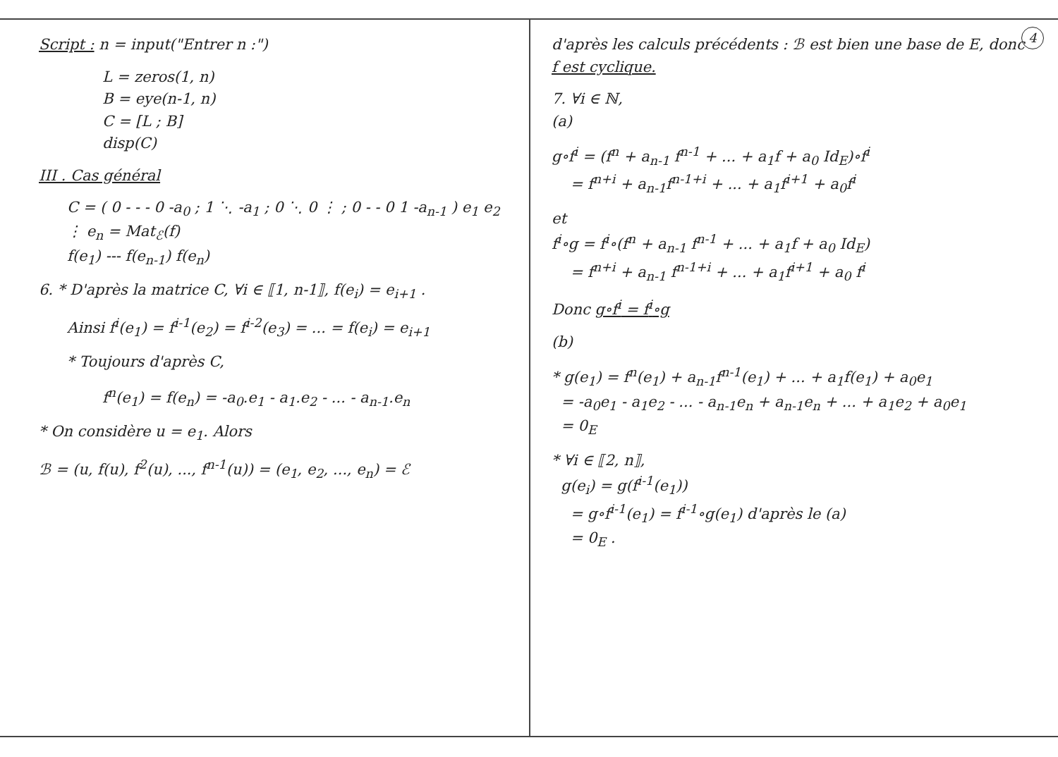Script : n = input("Entrer n :")
L = zeros(1, n)
B = eye(n-1, n)
C = [L ; B]
disp(C)
III . Cas général
C = ( 0 - - - 0 -a<sub>0</sub> ; 1 ⋱ -a<sub>1</sub> ; 0 ⋱ 0 ⋮ ; 0 - - 0 1 -a<sub>n-1</sub> ) e<sub>1</sub> e<sub>2</sub> ⋮ e<sub>n</sub> = Mat<sub>ℰ</sub>(f)
f(e<sub>1</sub>) --- f(e<sub>n-1</sub>) f(e<sub>n</sub>)
6. * D'après la matrice C, ∀i ∈ ⟦1, n-1⟧, f(e<sub>i</sub>) = e<sub>i+1</sub> .
Ainsi f<sup>i</sup>(e<sub>1</sub>) = f<sup>i-1</sup>(e<sub>2</sub>) = f<sup>i-2</sup>(e<sub>3</sub>) = ... = f(e<sub>i</sub>) = e<sub>i+1</sub>
* Toujours d'après C,
f<sup>n</sup>(e<sub>1</sub>) = f(e<sub>n</sub>) = -a<sub>0</sub>.e<sub>1</sub> - a<sub>1</sub>.e<sub>2</sub> - ... - a<sub>n-1</sub>.e<sub>n</sub>
* On considère u = e<sub>1</sub>. Alors
ℬ = (u, f(u), f<sup>2</sup>(u), ..., f<sup>n-1</sup>(u)) = (e<sub>1</sub>, e<sub>2</sub>, ..., e<sub>n</sub>) = ℰ
4
d'après les calculs précédents : ℬ est bien une base de E, donc f est cyclique.
7. ∀i ∈ ℕ,
(a)
g∘f<sup>i</sup> = (f<sup>n</sup> + a<sub>n-1</sub> f<sup>n-1</sup> + ... + a<sub>1</sub>f + a<sub>0</sub> Id<sub>E</sub>)∘f<sup>i</sup>
= f<sup>n+i</sup> + a<sub>n-1</sub>f<sup>n-1+i</sup> + ... + a<sub>1</sub>f<sup>i+1</sup> + a<sub>0</sub>f<sup>i</sup>
et
f<sup>i</sup>∘g = f<sup>i</sup>∘(f<sup>n</sup> + a<sub>n-1</sub> f<sup>n-1</sup> + ... + a<sub>1</sub>f + a<sub>0</sub> Id<sub>E</sub>)
= f<sup>n+i</sup> + a<sub>n-1</sub> f<sup>n-1+i</sup> + ... + a<sub>1</sub>f<sup>i+1</sup> + a<sub>0</sub> f<sup>i</sup>
Donc g∘f<sup>i</sup> = f<sup>i</sup>∘g
(b)
* g(e<sub>1</sub>) = f<sup>n</sup>(e<sub>1</sub>) + a<sub>n-1</sub>f<sup>n-1</sup>(e<sub>1</sub>) + ... + a<sub>1</sub>f(e<sub>1</sub>) + a<sub>0</sub>e<sub>1</sub>
= -a<sub>0</sub>e<sub>1</sub> - a<sub>1</sub>e<sub>2</sub> - ... - a<sub>n-1</sub>e<sub>n</sub> + a<sub>n-1</sub>e<sub>n</sub> + ... + a<sub>1</sub>e<sub>2</sub> + a<sub>0</sub>e<sub>1</sub>
= 0<sub>E</sub>
* ∀i ∈ ⟦2, n⟧,
g(e<sub>i</sub>) = g(f<sup>i-1</sup>(e<sub>1</sub>))
= g∘f<sup>i-1</sup>(e<sub>1</sub>) = f<sup>i-1</sup>∘g(e<sub>1</sub>) d'après le (a)
= 0<sub>E</sub> .